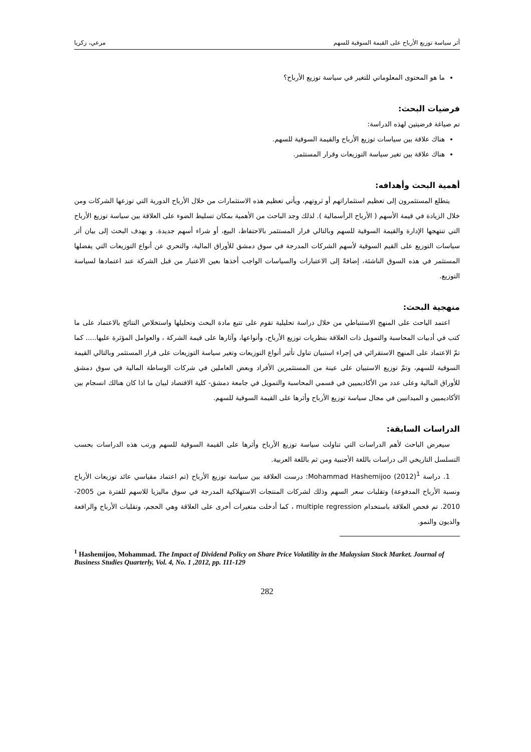أثر سياسة توزيع الأرباح على القيمة السوقية للسهم مرعي، زكريا
ما هو المحتوى المعلوماتي للتغير في سياسة توزيع الأرباح؟
فرضيات البحث:
تم صياغة فرضيتين لهذه الدراسة:
هناك علاقة بين سياسات توزيع الأرباح والقيمة السوقية للسهم.
هناك علاقة بين تغير سياسة التوزيعات وقرار المستثمر.
أهمية البحث وأهدافه:
يتطلع المستثمرون إلى تعظيم استثماراتهم أو ثروتهم، ويأتي تعظيم هذه الاستثمارات من خلال الأرباح الدورية التي توزعها الشركات ومن خلال الزيادة في قيمة الأسهم ( الأرباح الرأسمالية ). لذلك وجد الباحث من الأهمية بمكان تسليط الضوء على العلاقة بين سياسة توزيع الأرباح التي تنتهجها الإدارة والقيمة السوقية للسهم وبالتالي قرار المستثمر بالاحتفاظ، البيع، أو شراء أسهم جديدة. و يهدف البحث إلى بيان أثر سياسات التوزيع على القيم السوقية لأسهم الشركات المدرجة في سوق دمشق للأوراق المالية، والتحري عن أنواع التوزيعات التي يفضلها المستثمر في هذه السوق الناشئة، إضافةً إلى الاعتبارات والسياسات الواجب أخذها بعين الاعتبار من قبل الشركة عند اعتمادها لسياسة التوزيع.
منهجية البحث:
اعتمد الباحث على المنهج الاستنباطي من خلال دراسة تحليلية تقوم على تتبع مادة البحث وتحليلها واستخلاص النتائج بالاعتماد على ما كتب في أدبيات المحاسبة والتمويل ذات العلاقة بنظريات توزيع الأرباح، وأنواعها، وآثارها على قيمة الشركة ، والعوامل المؤثرة عليها..... كما تمّ الاعتماد على المنهج الاستقرائي في إجراء استبيان تناول تأثير أنواع التوزيعات وتغير سياسة التوزيعات على قرار المستثمر وبالتالي القيمة السوقية للسهم، وتمّ توزيع الاستبيان على عينة من المستثمرين الأفراد وبعض العاملين في شركات الوساطة المالية في سوق دمشق للأوراق المالية وعلى عدد من الأكاديميين في قسمي المحاسبة والتمويل في جامعة دمشق- كلية الاقتصاد لبيان ما اذا كان هنالك انسجام بين الأكاديميين و الميدانيين في مجال سياسة توزيع الأرباح وأثرها على القيمة السوقية للسهم.
الدراسات السابقة:
سيعرض الباحث لأهم الدراسات التي تناولت سياسة توزيع الأرباح وأثرها على القيمة السوقية للسهم ورتب هذه الدراسات بحسب التسلسل التاريخي الى دراسات باللغة الأجنبية ومن ثم باللغة العربية.
1. دراسة Mohammad Hashemijoo (2012)<sup>1</sup>: درست العلاقة بين سياسة توزيع الأرباح (تم اعتماد مقياسي عائد توزيعات الأرباح ونسبة الأرباح المدفوعة) وتقلبات سعر السهم وذلك لشركات المنتجات الاستهلاكية المدرجة في سوق ماليزيا للاسهم للفترة من 2005-2010. تم فحص العلاقة باستخدام multiple regression ، كما أدخلت متغيرات أخرى على العلاقة وهي الحجم، وتقلبات الأرباح والرافعة والديون والنمو.
<sup>1</sup> Hashemijoo, Mohammad. The Impact of Dividend Policy on Share Price Volatility in the Malaysian Stock Market. Journal of Business Studies Quarterly, Vol. 4, No. 1 ,2012, pp. 111-129
282